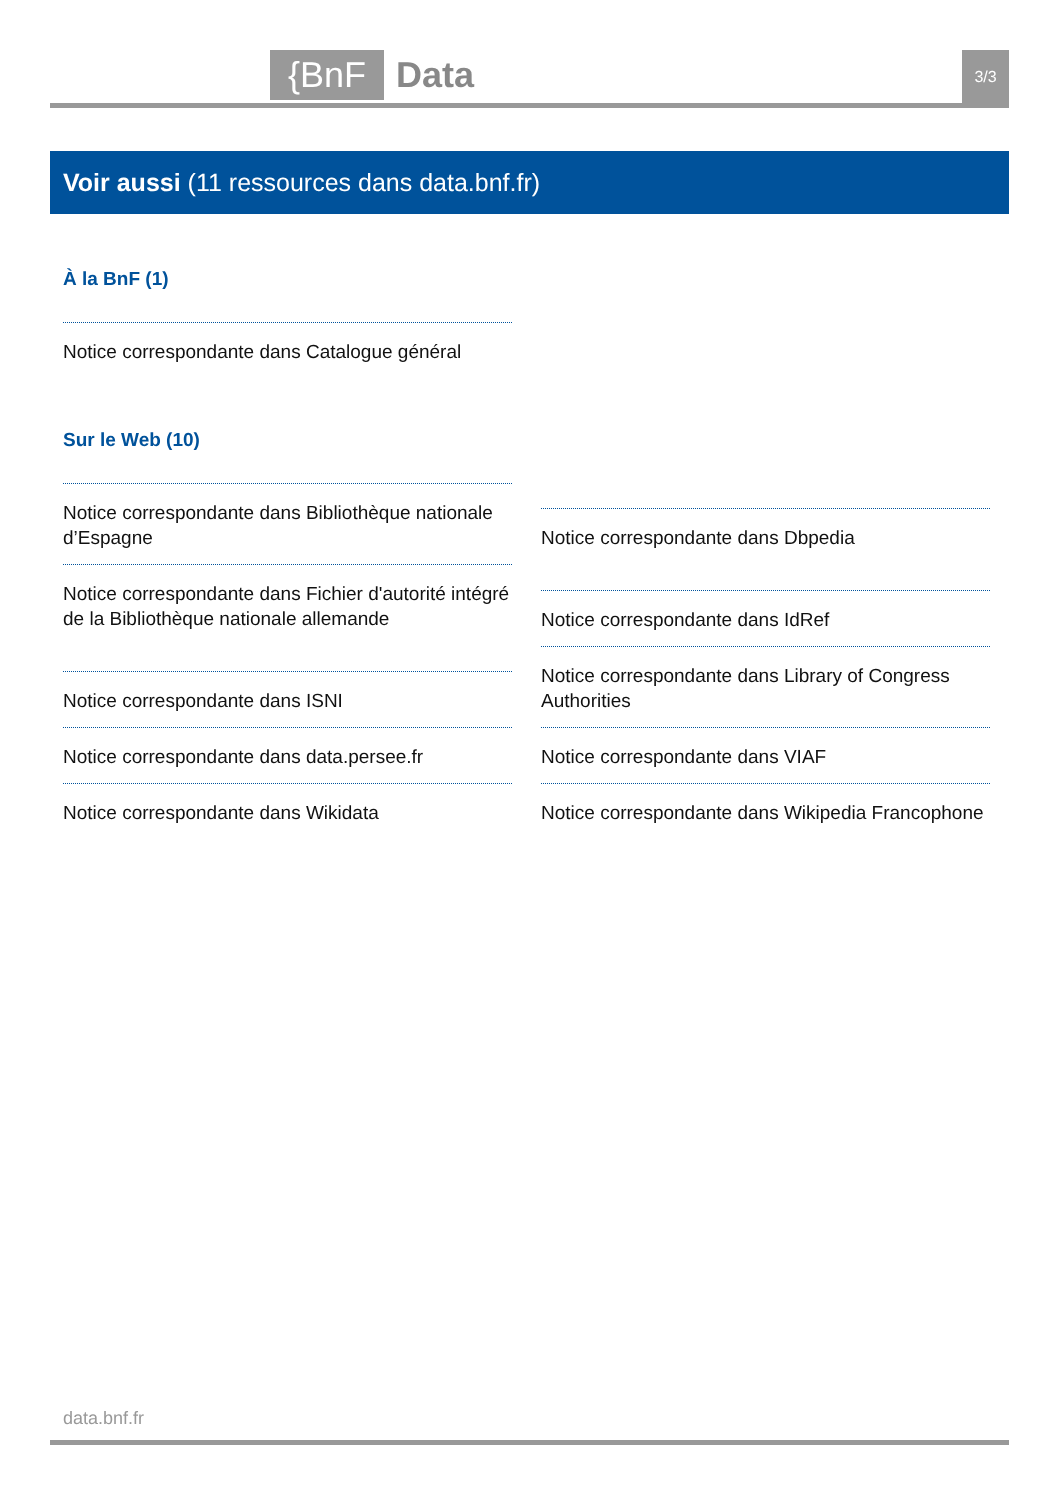{BnF Data 3/3
Voir aussi (11 ressources dans data.bnf.fr)
À la BnF (1)
Notice correspondante dans Catalogue général
Sur le Web (10)
Notice correspondante dans Bibliothèque nationale d’Espagne
Notice correspondante dans Fichier d'autorité intégré de la Bibliothèque nationale allemande
Notice correspondante dans ISNI
Notice correspondante dans data.persee.fr
Notice correspondante dans Wikidata
Notice correspondante dans Dbpedia
Notice correspondante dans IdRef
Notice correspondante dans Library of Congress Authorities
Notice correspondante dans VIAF
Notice correspondante dans Wikipedia Francophone
data.bnf.fr